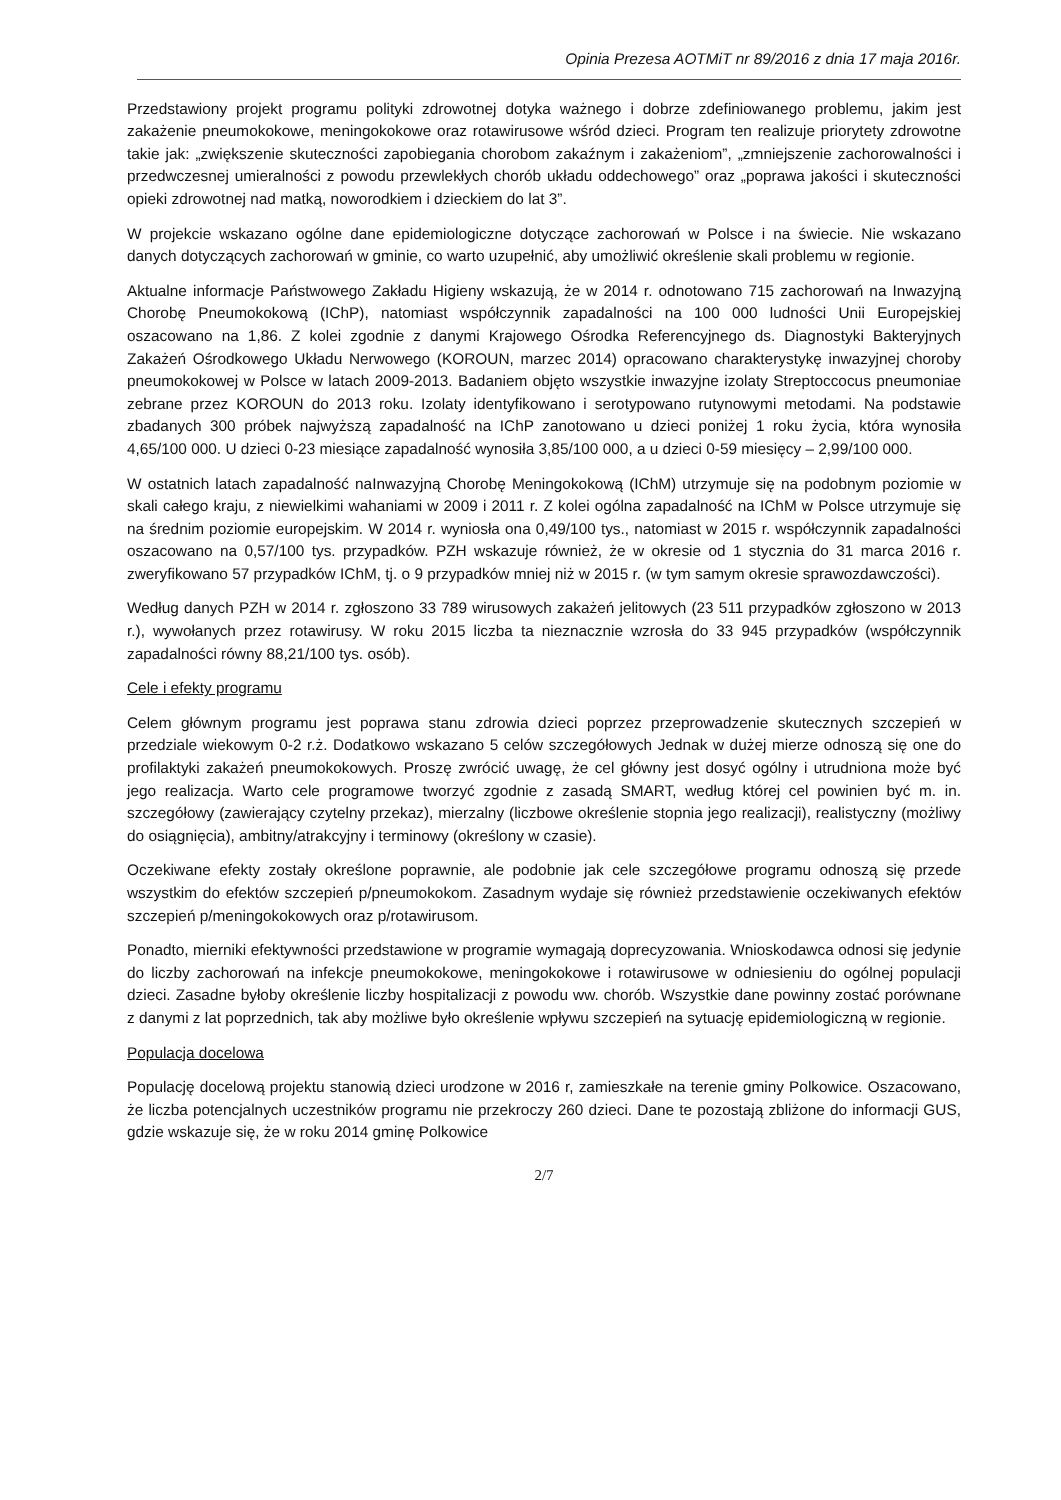Opinia Prezesa AOTMiT nr 89/2016 z dnia 17 maja 2016r.
Przedstawiony projekt programu polityki zdrowotnej dotyka ważnego i dobrze zdefiniowanego problemu, jakim jest zakażenie pneumokokowe, meningokokowe oraz rotawirusowe wśród dzieci. Program ten realizuje priorytety zdrowotne takie jak: „zwiększenie skuteczności zapobiegania chorobom zakaźnym i zakażeniom”, „zmniejszenie zachorowalności i przedwczesnej umieralności z powodu przewlekłych chorób układu oddechowego” oraz „poprawa jakości i skuteczności opieki zdrowotnej nad matką, noworodkiem i dzieckiem do lat 3”.
W projekcie wskazano ogólne dane epidemiologiczne dotyczące zachorowań w Polsce i na świecie. Nie wskazano danych dotyczących zachorowań w gminie, co warto uzupełnić, aby umożliwić określenie skali problemu w regionie.
Aktualne informacje Państwowego Zakładu Higieny wskazują, że w 2014 r. odnotowano 715 zachorowań na Inwazyjną Chorobę Pneumokokową (IChP), natomiast współczynnik zapadalności na 100 000 ludności Unii Europejskiej oszacowano na 1,86. Z kolei zgodnie z danymi Krajowego Ośrodka Referencyjnego ds. Diagnostyki Bakteryjnych Zakażeń Ośrodkowego Układu Nerwowego (KOROUN, marzec 2014) opracowano charakterystykę inwazyjnej choroby pneumokokowej w Polsce w latach 2009-2013. Badaniem objęto wszystkie inwazyjne izolaty Streptoccocus pneumoniae zebrane przez KOROUN do 2013 roku. Izolaty identyfikowano i serotypowano rutynowymi metodami. Na podstawie zbadanych 300 próbek najwyższą zapadalność na IChP zanotowano u dzieci poniżej 1 roku życia, która wynosiła 4,65/100 000. U dzieci 0-23 miesiące zapadalność wynosiła 3,85/100 000, a u dzieci 0-59 miesięcy – 2,99/100 000.
W ostatnich latach zapadalność naInwazyjną Chorobę Meningokokową (IChM) utrzymuje się na podobnym poziomie w skali całego kraju, z niewielkimi wahaniami w 2009 i 2011 r. Z kolei ogólna zapadalność na IChM w Polsce utrzymuje się na średnim poziomie europejskim. W 2014 r. wyniosła ona 0,49/100 tys., natomiast w 2015 r. współczynnik zapadalności oszacowano na 0,57/100 tys. przypadków. PZH wskazuje również, że w okresie od 1 stycznia do 31 marca 2016 r. zweryfikowano 57 przypadków IChM, tj. o 9 przypadków mniej niż w 2015 r. (w tym samym okresie sprawozdawczości).
Według danych PZH w 2014 r. zgłoszono 33 789 wirusowych zakażeń jelitowych (23 511 przypadków zgłoszono w 2013 r.), wywołanych przez rotawirusy. W roku 2015 liczba ta nieznacznie wzrosła do 33 945 przypadków (współczynnik zapadalności równy 88,21/100 tys. osób).
Cele i efekty programu
Celem głównym programu jest poprawa stanu zdrowia dzieci poprzez przeprowadzenie skutecznych szczepień w przedziale wiekowym 0-2 r.ż. Dodatkowo wskazano 5 celów szczegółowych Jednak w dużej mierze odnoszą się one do profilaktyki zakażeń pneumokokowych. Proszę zwrócić uwagę, że cel główny jest dosyć ogólny i utrudniona może być jego realizacja. Warto cele programowe tworzyć zgodnie z zasadą SMART, według której cel powinien być m. in. szczegółowy (zawierający czytelny przekaz), mierzalny (liczbowe określenie stopnia jego realizacji), realistyczny (możliwy do osiągnięcia), ambitny/atrakcyjny i terminowy (określony w czasie).
Oczekiwane efekty zostały określone poprawnie, ale podobnie jak cele szczegółowe programu odnoszą się przede wszystkim do efektów szczepień p/pneumokokom. Zasadnym wydaje się również przedstawienie oczekiwanych efektów szczepień p/meningokokowych oraz p/rotawirusom.
Ponadto, mierniki efektywności przedstawione w programie wymagają doprecyzowania. Wnioskodawca odnosi się jedynie do liczby zachorowań na infekcje pneumokokowe, meningokokowe i rotawirusowe w odniesieniu do ogólnej populacji dzieci. Zasadne byłoby określenie liczby hospitalizacji z powodu ww. chorób. Wszystkie dane powinny zostać porównane z danymi z lat poprzednich, tak aby możliwe było określenie wpływu szczepień na sytuację epidemiologiczną w regionie.
Populacja docelowa
Populację docelową projektu stanowią dzieci urodzone w 2016 r, zamieszkałe na terenie gminy Polkowice. Oszacowano, że liczba potencjalnych uczestników programu nie przekroczy 260 dzieci. Dane te pozostają zbliżone do informacji GUS, gdzie wskazuje się, że w roku 2014 gminę Polkowice
2/7